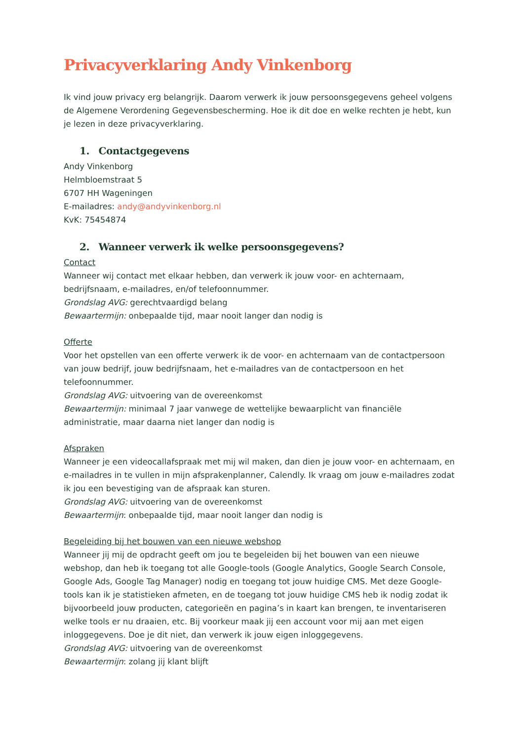Privacyverklaring Andy Vinkenborg
Ik vind jouw privacy erg belangrijk. Daarom verwerk ik jouw persoonsgegevens geheel volgens de Algemene Verordening Gegevensbescherming. Hoe ik dit doe en welke rechten je hebt, kun je lezen in deze privacyverklaring.
1. Contactgegevens
Andy Vinkenborg
Helmbloemstraat 5
6707 HH Wageningen
E-mailadres: andy@andyvinkenborg.nl
KvK: 75454874
2. Wanneer verwerk ik welke persoonsgegevens?
Contact
Wanneer wij contact met elkaar hebben, dan verwerk ik jouw voor- en achternaam, bedrijfsnaam, e-mailadres, en/of telefoonnummer.
Grondslag AVG: gerechtvaardigd belang
Bewaartermijn: onbepaalde tijd, maar nooit langer dan nodig is
Offerte
Voor het opstellen van een offerte verwerk ik de voor- en achternaam van de contactpersoon van jouw bedrijf, jouw bedrijfsnaam, het e-mailadres van de contactpersoon en het telefoonnummer.
Grondslag AVG: uitvoering van de overeenkomst
Bewaartermijn: minimaal 7 jaar vanwege de wettelijke bewaarplicht van financiële administratie, maar daarna niet langer dan nodig is
Afspraken
Wanneer je een videocallafspraak met mij wil maken, dan dien je jouw voor- en achternaam, en e-mailadres in te vullen in mijn afsprakenplanner, Calendly. Ik vraag om jouw e-mailadres zodat ik jou een bevestiging van de afspraak kan sturen.
Grondslag AVG: uitvoering van de overeenkomst
Bewaartermijn: onbepaalde tijd, maar nooit langer dan nodig is
Begeleiding bij het bouwen van een nieuwe webshop
Wanneer jij mij de opdracht geeft om jou te begeleiden bij het bouwen van een nieuwe webshop, dan heb ik toegang tot alle Google-tools (Google Analytics, Google Search Console, Google Ads, Google Tag Manager) nodig en toegang tot jouw huidige CMS. Met deze Google-tools kan ik je statistieken afmeten, en de toegang tot jouw huidige CMS heb ik nodig zodat ik bijvoorbeeld jouw producten, categorieën en pagina’s in kaart kan brengen, te inventariseren welke tools er nu draaien, etc. Bij voorkeur maak jij een account voor mij aan met eigen inloggegevens. Doe je dit niet, dan verwerk ik jouw eigen inloggegevens.
Grondslag AVG: uitvoering van de overeenkomst
Bewaartermijn: zolang jij klant blijft